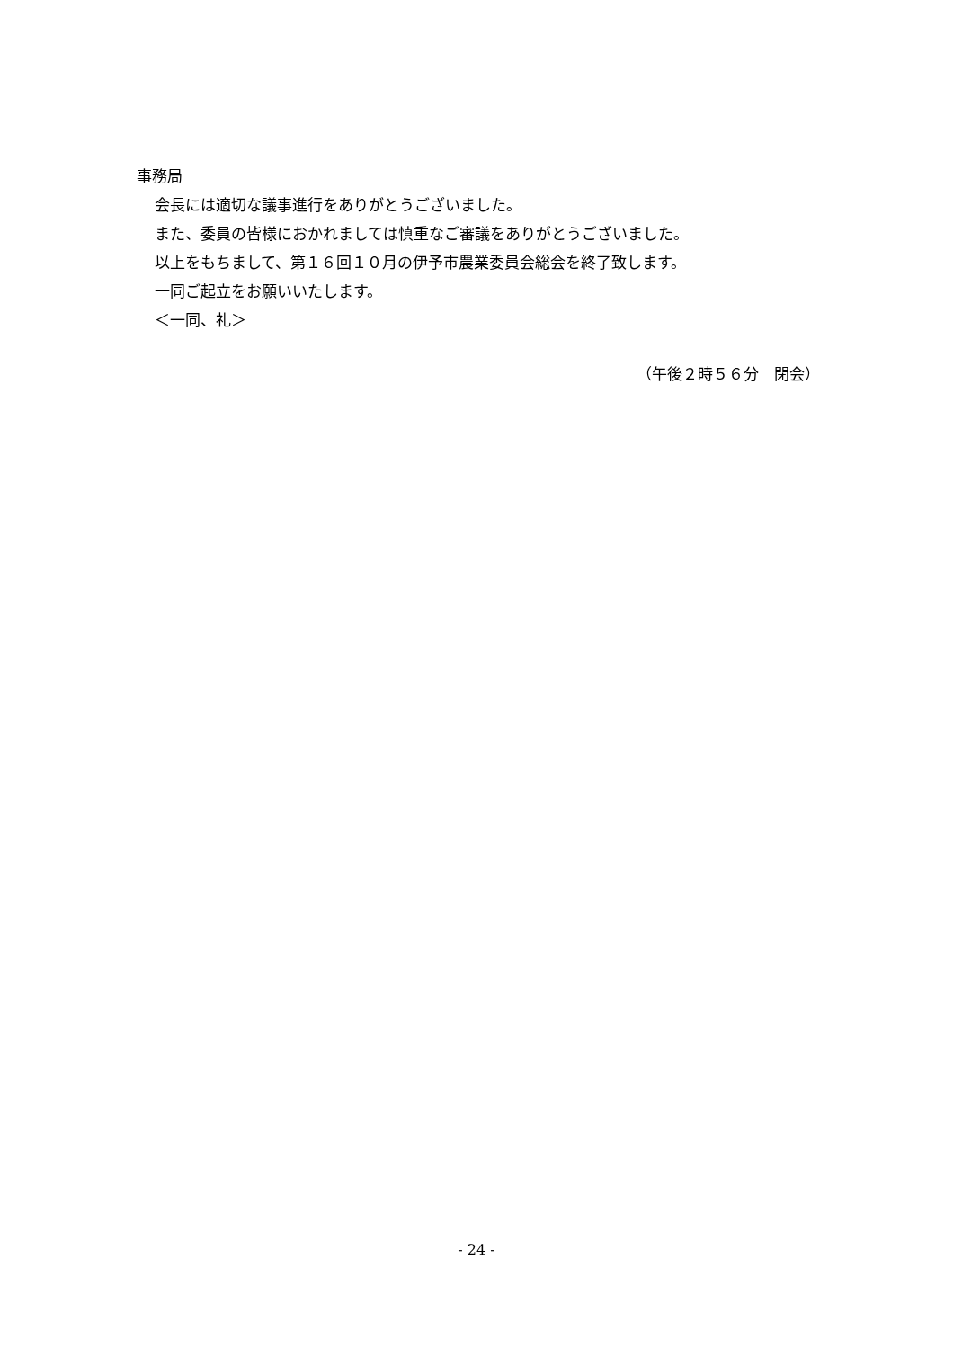事務局
会長には適切な議事進行をありがとうございました。
また、委員の皆様におかれましては慎重なご審議をありがとうございました。
以上をもちまして、第１６回１０月の伊予市農業委員会総会を終了致します。
一同ご起立をお願いいたします。
＜一同、礼＞
（午後２時５６分　閉会）
- 24 -